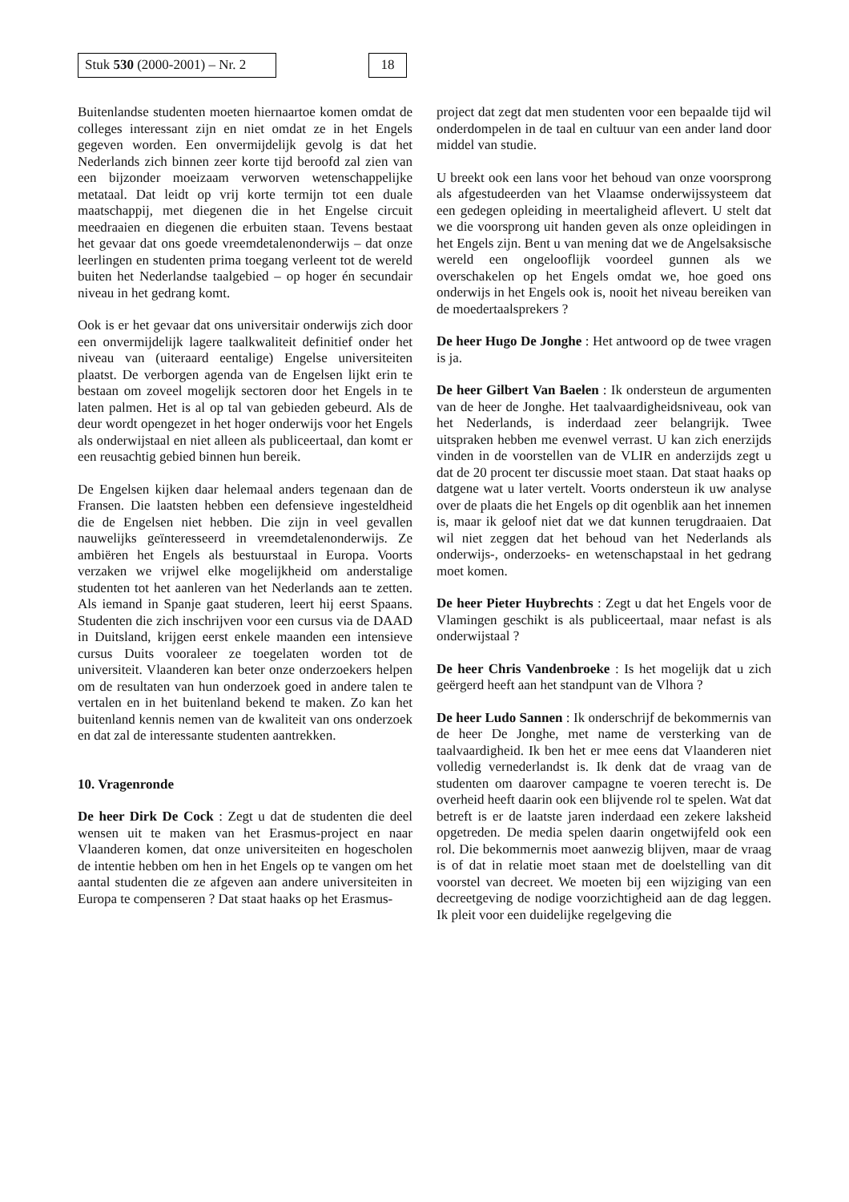Stuk 530 (2000-2001) – Nr. 2 18
Buitenlandse studenten moeten hiernaartoe komen omdat de colleges interessant zijn en niet omdat ze in het Engels gegeven worden. Een onvermijdelijk gevolg is dat het Nederlands zich binnen zeer korte tijd beroofd zal zien van een bijzonder moeizaam verworven wetenschappelijke metataal. Dat leidt op vrij korte termijn tot een duale maatschappij, met diegenen die in het Engelse circuit meedraaien en diegenen die erbuiten staan. Tevens bestaat het gevaar dat ons goede vreemdetalenonderwijs – dat onze leerlingen en studenten prima toegang verleent tot de wereld buiten het Nederlandse taalgebied – op hoger én secundair niveau in het gedrang komt.
Ook is er het gevaar dat ons universitair onderwijs zich door een onvermijdelijk lagere taalkwaliteit definitief onder het niveau van (uiteraard eentalige) Engelse universiteiten plaatst. De verborgen agenda van de Engelsen lijkt erin te bestaan om zoveel mogelijk sectoren door het Engels in te laten palmen. Het is al op tal van gebieden gebeurd. Als de deur wordt opengezet in het hoger onderwijs voor het Engels als onderwijstaal en niet alleen als publiceertaal, dan komt er een reusachtig gebied binnen hun bereik.
De Engelsen kijken daar helemaal anders tegenaan dan de Fransen. Die laatsten hebben een defensieve ingesteldheid die de Engelsen niet hebben. Die zijn in veel gevallen nauwelijks geïnteresseerd in vreemdetalenonderwijs. Ze ambiëren het Engels als bestuurstaal in Europa. Voorts verzaken we vrijwel elke mogelijkheid om anderstalige studenten tot het aanleren van het Nederlands aan te zetten. Als iemand in Spanje gaat studeren, leert hij eerst Spaans. Studenten die zich inschrijven voor een cursus via de DAAD in Duitsland, krijgen eerst enkele maanden een intensieve cursus Duits vooraleer ze toegelaten worden tot de universiteit. Vlaanderen kan beter onze onderzoekers helpen om de resultaten van hun onderzoek goed in andere talen te vertalen en in het buitenland bekend te maken. Zo kan het buitenland kennis nemen van de kwaliteit van ons onderzoek en dat zal de interessante studenten aantrekken.
10. Vragenronde
De heer Dirk De Cock : Zegt u dat de studenten die deel wensen uit te maken van het Erasmus-project en naar Vlaanderen komen, dat onze universiteiten en hogescholen de intentie hebben om hen in het Engels op te vangen om het aantal studenten die ze afgeven aan andere universiteiten in Europa te compenseren ? Dat staat haaks op het Erasmus-
project dat zegt dat men studenten voor een bepaalde tijd wil onderdompelen in de taal en cultuur van een ander land door middel van studie.
U breekt ook een lans voor het behoud van onze voorsprong als afgestudeerden van het Vlaamse onderwijssysteem dat een gedegen opleiding in meertaligheid aflevert. U stelt dat we die voorsprong uit handen geven als onze opleidingen in het Engels zijn. Bent u van mening dat we de Angelsaksische wereld een ongelooflijk voordeel gunnen als we overschakelen op het Engels omdat we, hoe goed ons onderwijs in het Engels ook is, nooit het niveau bereiken van de moedertaalsprekers ?
De heer Hugo De Jonghe : Het antwoord op de twee vragen is ja.
De heer Gilbert Van Baelen : Ik ondersteun de argumenten van de heer de Jonghe. Het taalvaardigheidsniveau, ook van het Nederlands, is inderdaad zeer belangrijk. Twee uitspraken hebben me evenwel verrast. U kan zich enerzijds vinden in de voorstellen van de VLIR en anderzijds zegt u dat de 20 procent ter discussie moet staan. Dat staat haaks op datgene wat u later vertelt. Voorts ondersteun ik uw analyse over de plaats die het Engels op dit ogenblik aan het innemen is, maar ik geloof niet dat we dat kunnen terugdraaien. Dat wil niet zeggen dat het behoud van het Nederlands als onderwijs-, onderzoeks- en wetenschapstaal in het gedrang moet komen.
De heer Pieter Huybrechts : Zegt u dat het Engels voor de Vlamingen geschikt is als publiceertaal, maar nefast is als onderwijstaal ?
De heer Chris Vandenbroeke : Is het mogelijk dat u zich geërgerd heeft aan het standpunt van de Vlhora ?
De heer Ludo Sannen : Ik onderschrijf de bekommernis van de heer De Jonghe, met name de versterking van de taalvaardigheid. Ik ben het er mee eens dat Vlaanderen niet volledig vernederlandst is. Ik denk dat de vraag van de studenten om daarover campagne te voeren terecht is. De overheid heeft daarin ook een blijvende rol te spelen. Wat dat betreft is er de laatste jaren inderdaad een zekere laksheid opgetreden. De media spelen daarin ongetwijfeld ook een rol. Die bekommernis moet aanwezig blijven, maar de vraag is of dat in relatie moet staan met de doelstelling van dit voorstel van decreet. We moeten bij een wijziging van een decreetgeving de nodige voorzichtigheid aan de dag leggen. Ik pleit voor een duidelijke regelgeving die